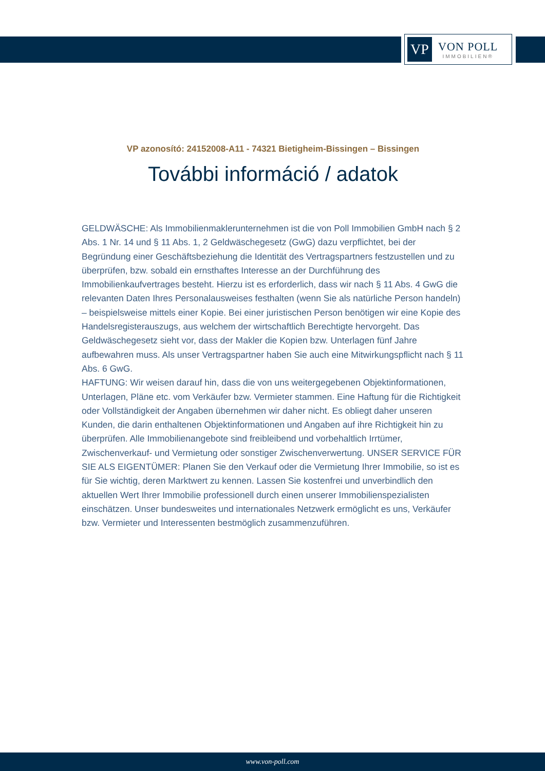VP
VON POLL
IMMOBILIEN®
VP azonosító: 24152008-A11 - 74321 Bietigheim-Bissingen – Bissingen
További információ / adatok
GELDWÄSCHE: Als Immobilienmaklerunternehmen ist die von Poll Immobilien GmbH nach § 2 Abs. 1 Nr. 14 und § 11 Abs. 1, 2 Geldwäschegesetz (GwG) dazu verpflichtet, bei der Begründung einer Geschäftsbeziehung die Identität des Vertragspartners festzustellen und zu überprüfen, bzw. sobald ein ernsthaftes Interesse an der Durchführung des Immobilienkaufvertrages besteht. Hierzu ist es erforderlich, dass wir nach § 11 Abs. 4 GwG die relevanten Daten Ihres Personalausweises festhalten (wenn Sie als natürliche Person handeln) – beispielsweise mittels einer Kopie. Bei einer juristischen Person benötigen wir eine Kopie des Handelsregisterauszugs, aus welchem der wirtschaftlich Berechtigte hervorgeht. Das Geldwäschegesetz sieht vor, dass der Makler die Kopien bzw. Unterlagen fünf Jahre aufbewahren muss. Als unser Vertragspartner haben Sie auch eine Mitwirkungspflicht nach § 11 Abs. 6 GwG.
HAFTUNG: Wir weisen darauf hin, dass die von uns weitergegebenen Objektinformationen, Unterlagen, Pläne etc. vom Verkäufer bzw. Vermieter stammen. Eine Haftung für die Richtigkeit oder Vollständigkeit der Angaben übernehmen wir daher nicht. Es obliegt daher unseren Kunden, die darin enthaltenen Objektinformationen und Angaben auf ihre Richtigkeit hin zu überprüfen. Alle Immobilienangebote sind freibleibend und vorbehaltlich Irrtümer, Zwischenverkauf- und Vermietung oder sonstiger Zwischenverwertung. UNSER SERVICE FÜR SIE ALS EIGENTÜMER: Planen Sie den Verkauf oder die Vermietung Ihrer Immobilie, so ist es für Sie wichtig, deren Marktwert zu kennen. Lassen Sie kostenfrei und unverbindlich den aktuellen Wert Ihrer Immobilie professionell durch einen unserer Immobilienspezialisten einschätzen. Unser bundesweites und internationales Netzwerk ermöglicht es uns, Verkäufer bzw. Vermieter und Interessenten bestmöglich zusammenzuführen.
www.von-poll.com